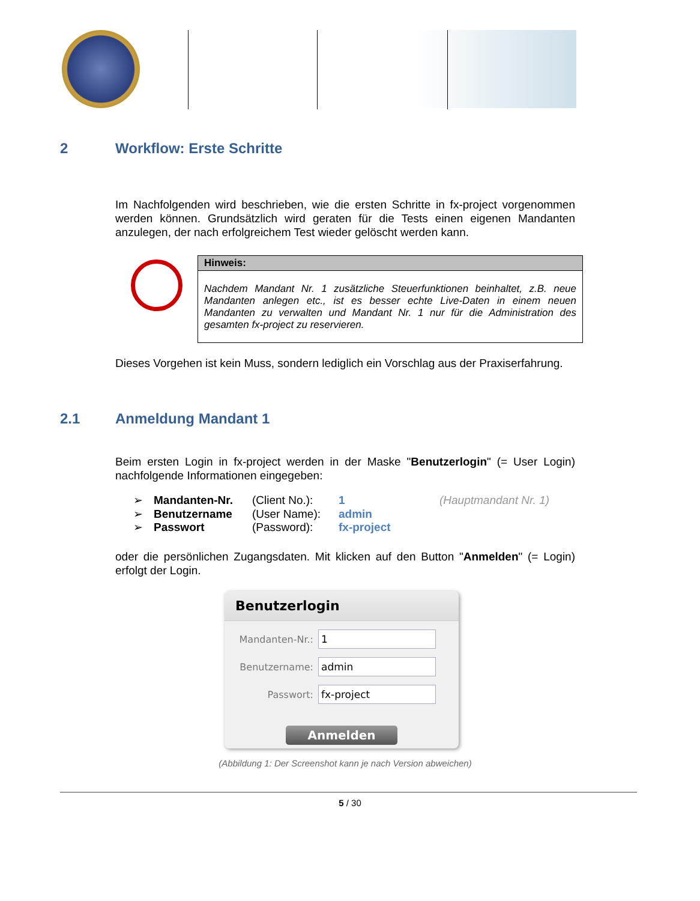2 Workflow: Erste Schritte
Im Nachfolgenden wird beschrieben, wie die ersten Schritte in fx-project vorgenommen werden können. Grundsätzlich wird geraten für die Tests einen eigenen Mandanten anzulegen, der nach erfolgreichem Test wieder gelöscht werden kann.
Hinweis:
Nachdem Mandant Nr. 1 zusätzliche Steuerfunktionen beinhaltet, z.B. neue Mandanten anlegen etc., ist es besser echte Live-Daten in einem neuen Mandanten zu verwalten und Mandant Nr. 1 nur für die Administration des gesamten fx-project zu reservieren.
Dieses Vorgehen ist kein Muss, sondern lediglich ein Vorschlag aus der Praxiserfahrung.
2.1 Anmeldung Mandant 1
Beim ersten Login in fx-project werden in der Maske "Benutzerlogin" (= User Login) nachfolgende Informationen eingegeben:
➢ Mandanten-Nr. (Client No.): 1 (Hauptmandant Nr. 1)
➢ Benutzername (User Name): admin
➢ Passwort (Password): fx-project
oder die persönlichen Zugangsdaten. Mit klicken auf den Button "Anmelden" (= Login) erfolgt der Login.
Benutzerlogin
Mandanten-Nr.:
1
Benutzername:
admin
Passwort:
fx-project
Anmelden
(Abbildung 1: Der Screenshot kann je nach Version abweichen)
5 / 30